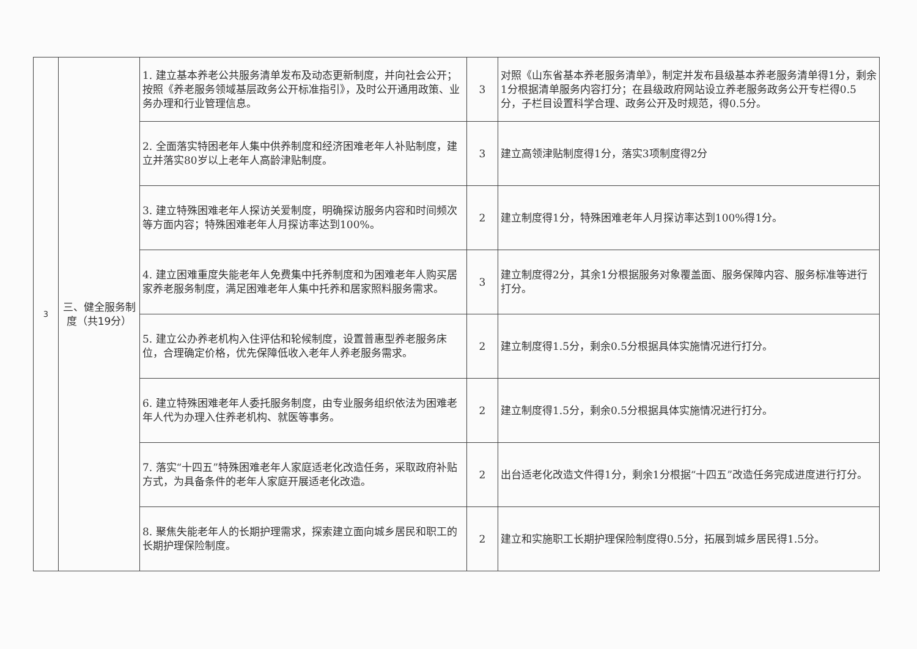| 3 | 三、健全服务制度（共19分） | 1. 建立基本养老公共服务清单发布及动态更新制度，并向社会公开；按照《养老服务领域基层政务公开标准指引》，及时公开通用政策、业务办理和行业管理信息。 | 3 | 对照《山东省基本养老服务清单》，制定并发布县级基本养老服务清单得1分，剩余1分根据清单服务内容打分；在县级政府网站设立养老服务政务公开专栏得0.5分，子栏目设置科学合理、政务公开及时规范，得0.5分。 |
| | | 2. 全面落实特困老年人集中供养制度和经济困难老年人补贴制度，建立并落实80岁以上老年人高龄津贴制度。 | 3 | 建立高领津贴制度得1分，落实3项制度得2分 |
| | | 3. 建立特殊困难老年人探访关爱制度，明确探访服务内容和时间频次等方面内容；特殊困难老年人月探访率达到100%。 | 2 | 建立制度得1分，特殊困难老年人月探访率达到100%得1分。 |
| | | 4. 建立困难重度失能老年人免费集中托养制度和为困难老年人购买居家养老服务制度，满足困难老年人集中托养和居家照料服务需求。 | 3 | 建立制度得2分，其余1分根据服务对象覆盖面、服务保障内容、服务标准等进行打分。 |
| | | 5. 建立公办养老机构入住评估和轮候制度，设置普惠型养老服务床位，合理确定价格，优先保障低收入老年人养老服务需求。 | 2 | 建立制度得1.5分，剩余0.5分根据具体实施情况进行打分。 |
| | | 6. 建立特殊困难老年人委托服务制度，由专业服务组织依法为困难老年人代为办理入住养老机构、就医等事务。 | 2 | 建立制度得1.5分，剩余0.5分根据具体实施情况进行打分。 |
| | | 7. 落实“十四五”特殊困难老年人家庭适老化改造任务，采取政府补贴方式，为具备条件的老年人家庭开展适老化改造。 | 2 | 出台适老化改造文件得1分，剩余1分根据“十四五”改造任务完成进度进行打分。 |
| | | 8. 聚焦失能老年人的长期护理需求，探索建立面向城乡居民和职工的长期护理保险制度。 | 2 | 建立和实施职工长期护理保险制度得0.5分，拓展到城乡居民得1.5分。 |